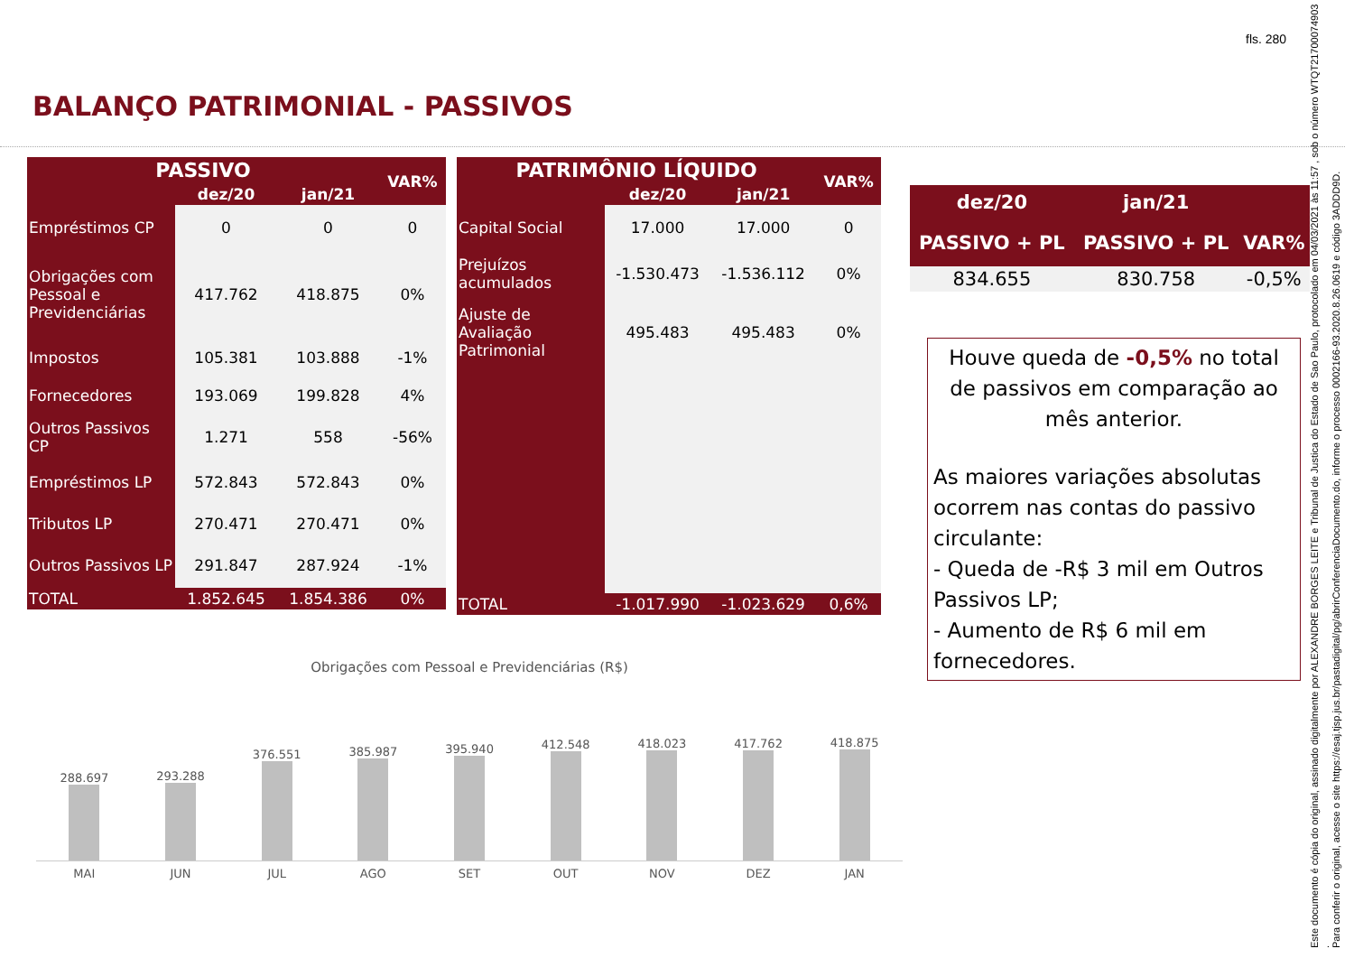fls. 280
BALANÇO PATRIMONIAL - PASSIVOS
| PASSIVO | | | VAR% |
| --- | --- | --- | --- |
| | dez/20 | jan/21 | |
| Empréstimos CP | 0 | 0 | 0 |
| Obrigações com Pessoal e Previdenciárias | 417.762 | 418.875 | 0% |
| Impostos | 105.381 | 103.888 | -1% |
| Fornecedores | 193.069 | 199.828 | 4% |
| Outros Passivos CP | 1.271 | 558 | -56% |
| Empréstimos LP | 572.843 | 572.843 | 0% |
| Tributos LP | 270.471 | 270.471 | 0% |
| Outros Passivos LP | 291.847 | 287.924 | -1% |
| TOTAL | 1.852.645 | 1.854.386 | 0% |
| PATRIMÔNIO LÍQUIDO | | | VAR% |
| --- | --- | --- | --- |
| | dez/20 | jan/21 | |
| Capital Social | 17.000 | 17.000 | 0 |
| Prejuízos acumulados | -1.530.473 | -1.536.112 | 0% |
| Ajuste de Avaliação Patrimonial | 495.483 | 495.483 | 0% |
| TOTAL | -1.017.990 | -1.023.629 | 0,6% |
| dez/20 | jan/21 | |
| --- | --- | --- |
| PASSIVO + PL | PASSIVO + PL | VAR% |
| 834.655 | 830.758 | -0,5% |
Houve queda de -0,5% no total de passivos em comparação ao mês anterior.
As maiores variações absolutas ocorrem nas contas do passivo circulante:
- Queda de -R$ 3 mil em Outros Passivos LP;
- Aumento de R$ 6 mil em fornecedores.
Obrigações com Pessoal e Previdenciárias (R$)
288.697
293.288
376.551
385.987
395.940
412.548
418.023
417.762
418.875
MAI JUN JUL AGO SET OUT NOV DEZ JAN
Este documento é cópia do original, assinado digitalmente por ALEXANDRE BORGES LEITE e Tribunal de Justica do Estado de Sao Paulo, protocolado em 04/03/2021 às 11:57 , sob o número WTQT21700074903 .
Para conferir o original, acesse o site https://esaj.tjsp.jus.br/pastadigital/pg/abrirConferenciaDocumento.do, informe o processo 0002166-93.2020.8.26.0619 e código 3ADDD9D.